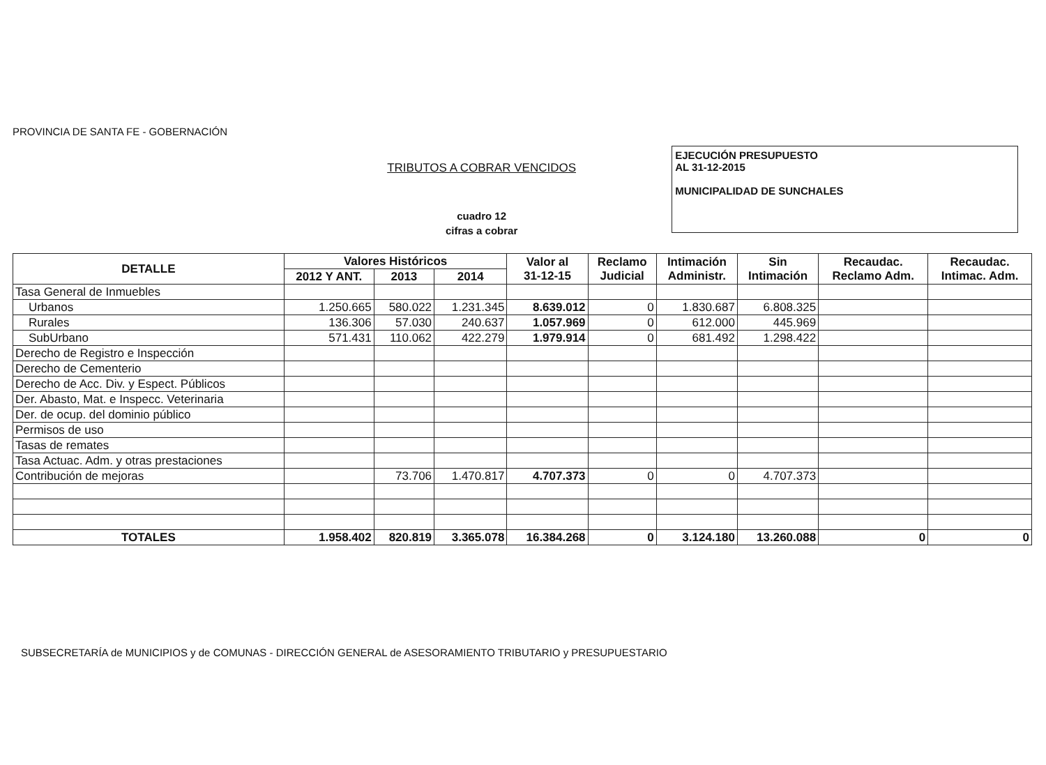PROVINCIA DE SANTA FE - GOBERNACIÓN
TRIBUTOS A COBRAR VENCIDOS
cuadro 12
cifras a cobrar
EJECUCIÓN PRESUPUESTO
AL 31-12-2015
MUNICIPALIDAD DE SUNCHALES
| DETALLE | Valores Históricos | | | Valor al 31-12-15 | Reclamo Judicial | Intimación Administr. | Sin Intimación | Recaudac. Reclamo Adm. | Recaudac. Intimac. Adm. |
| --- | --- | --- | --- | --- | --- | --- | --- | --- | --- |
| | 2012 Y ANT. | 2013 | 2014 | | | | | | |
| Tasa General de Inmuebles | | | | | | | | | |
| Urbanos | 1.250.665 | 580.022 | 1.231.345 | 8.639.012 | 0 | 1.830.687 | 6.808.325 | | |
| Rurales | 136.306 | 57.030 | 240.637 | 1.057.969 | 0 | 612.000 | 445.969 | | |
| SubUrbano | 571.431 | 110.062 | 422.279 | 1.979.914 | 0 | 681.492 | 1.298.422 | | |
| Derecho de Registro e Inspección | | | | | | | | | |
| Derecho de Cementerio | | | | | | | | | |
| Derecho de Acc. Div. y Espect. Públicos | | | | | | | | | |
| Der. Abasto, Mat. e Inspecc. Veterinaria | | | | | | | | | |
| Der. de ocup. del dominio público | | | | | | | | | |
| Permisos de uso | | | | | | | | | |
| Tasas de remates | | | | | | | | | |
| Tasa Actuac. Adm. y otras prestaciones | | | | | | | | | |
| Contribución de mejoras | | 73.706 | 1.470.817 | 4.707.373 | 0 | 0 | 4.707.373 | | |
| TOTALES | 1.958.402 | 820.819 | 3.365.078 | 16.384.268 | 0 | 3.124.180 | 13.260.088 | 0 | 0 |
SUBSECRETARÍA de MUNICIPIOS y de COMUNAS - DIRECCIÓN GENERAL de ASESORAMIENTO TRIBUTARIO y PRESUPUESTARIO